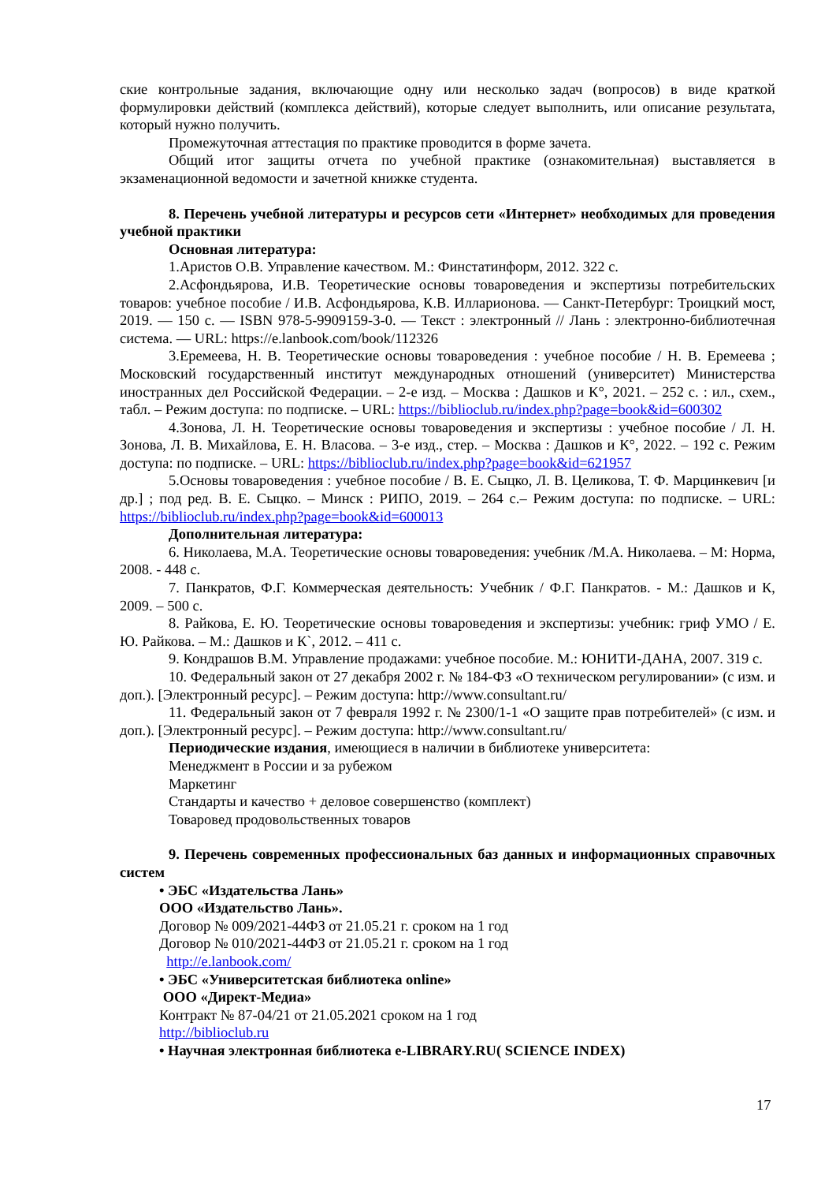ские контрольные задания, включающие одну или несколько задач (вопросов) в виде краткой формулировки действий (комплекса действий), которые следует выполнить, или описание результата, который нужно получить.
Промежуточная аттестация по практике проводится в форме зачета.
Общий итог защиты отчета по учебной практике (ознакомительная) выставляется в экзаменационной ведомости и зачетной книжке студента.
8. Перечень учебной литературы и ресурсов сети «Интернет» необходимых для проведения учебной практики
Основная литература:
1.Аристов О.В. Управление качеством. М.: Финстатинформ, 2012. 322 с.
2.Асфондьярова, И.В. Теоретические основы товароведения и экспертизы потребительских товаров: учебное пособие / И.В. Асфондьярова, К.В. Илларионова. — Санкт-Петербург: Троицкий мост, 2019. — 150 с. — ISBN 978-5-9909159-3-0. — Текст : электронный // Лань : электронно-библиотечная система. — URL: https://e.lanbook.com/book/112326
3.Еремеева, Н. В. Теоретические основы товароведения : учебное пособие / Н. В. Еремеева ; Московский государственный институт международных отношений (университет) Министерства иностранных дел Российской Федерации. – 2-е изд. – Москва : Дашков и К°, 2021. – 252 с. : ил., схем., табл. – Режим доступа: по подписке. – URL: https://biblioclub.ru/index.php?page=book&id=600302
4.Зонова, Л. Н. Теоретические основы товароведения и экспертизы : учебное пособие / Л. Н. Зонова, Л. В. Михайлова, Е. Н. Власова. – 3-е изд., стер. – Москва : Дашков и К°, 2022. – 192 с. Режим доступа: по подписке. – URL: https://biblioclub.ru/index.php?page=book&id=621957
5.Основы товароведения : учебное пособие / В. Е. Сыцко, Л. В. Целикова, Т. Ф. Марцинкевич [и др.] ; под ред. В. Е. Сыцко. – Минск : РИПО, 2019. – 264 с.– Режим доступа: по подписке. – URL: https://biblioclub.ru/index.php?page=book&id=600013
Дополнительная литература:
6. Николаева, М.А. Теоретические основы товароведения: учебник /М.А. Николаева. – М: Норма, 2008. - 448 с.
7. Панкратов, Ф.Г. Коммерческая деятельность: Учебник / Ф.Г. Панкратов. - М.: Дашков и К, 2009. – 500 с.
8. Райкова, Е. Ю. Теоретические основы товароведения и экспертизы: учебник: гриф УМО / Е. Ю. Райкова. – М.: Дашков и К`, 2012. – 411 с.
9. Кондрашов В.М. Управление продажами: учебное пособие. М.: ЮНИТИ-ДАНА, 2007. 319 с.
10. Федеральный закон от 27 декабря 2002 г. № 184-ФЗ «О техническом регулировании» (с изм. и доп.). [Электронный ресурс]. – Режим доступа: http://www.consultant.ru/
11. Федеральный закон от 7 февраля 1992 г. № 2300/1-1 «О защите прав потребителей» (с изм. и доп.). [Электронный ресурс]. – Режим доступа: http://www.consultant.ru/
Периодические издания, имеющиеся в наличии в библиотеке университета:
Менеджмент в России и за рубежом
Маркетинг
Стандарты и качество + деловое совершенство (комплект)
Товаровед продовольственных товаров
9. Перечень современных профессиональных баз данных и информационных справочных систем
• ЭБС «Издательства Лань»
ООО «Издательство Лань».
Договор № 009/2021-44ФЗ от 21.05.21 г. сроком на 1 год
Договор № 010/2021-44ФЗ от 21.05.21 г. сроком на 1 год
http://e.lanbook.com/
• ЭБС «Университетская библиотека online»
ООО «Директ-Медиа»
Контракт № 87-04/21 от 21.05.2021 сроком на 1 год
http://biblioclub.ru
• Научная электронная библиотека e-LIBRARY.RU( SCIENCE INDEX)
17